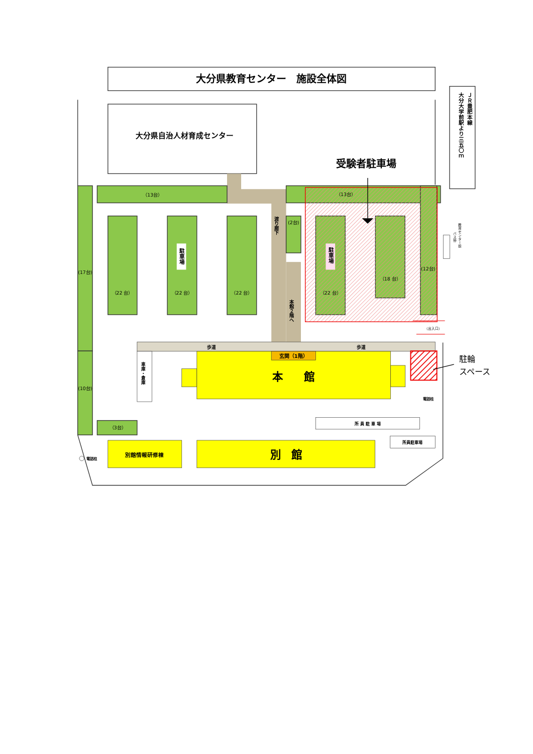大分県教育センター　施設全体図
ＪＲ豊肥本線
大分大学前駅より三五〇ｍ
大分県自治人材育成センター
渡り廊下
本館２階へ
（13台）
（13台）
(17台)
（22 台）
（22 台）
（22 台）
（22 台）
（18 台）
(12台)
(2台)
(10台)
（3台）
駐車場
駐車場
受験者駐車場
教育センター前
バス停
（出入口）
歩道
歩道
車庫・倉庫
玄関（1階）
本　　館
別館情報研修棟
別　館
駐輪
スペース
電話柱
所 員 駐 車 場
所員駐車場
電話柱